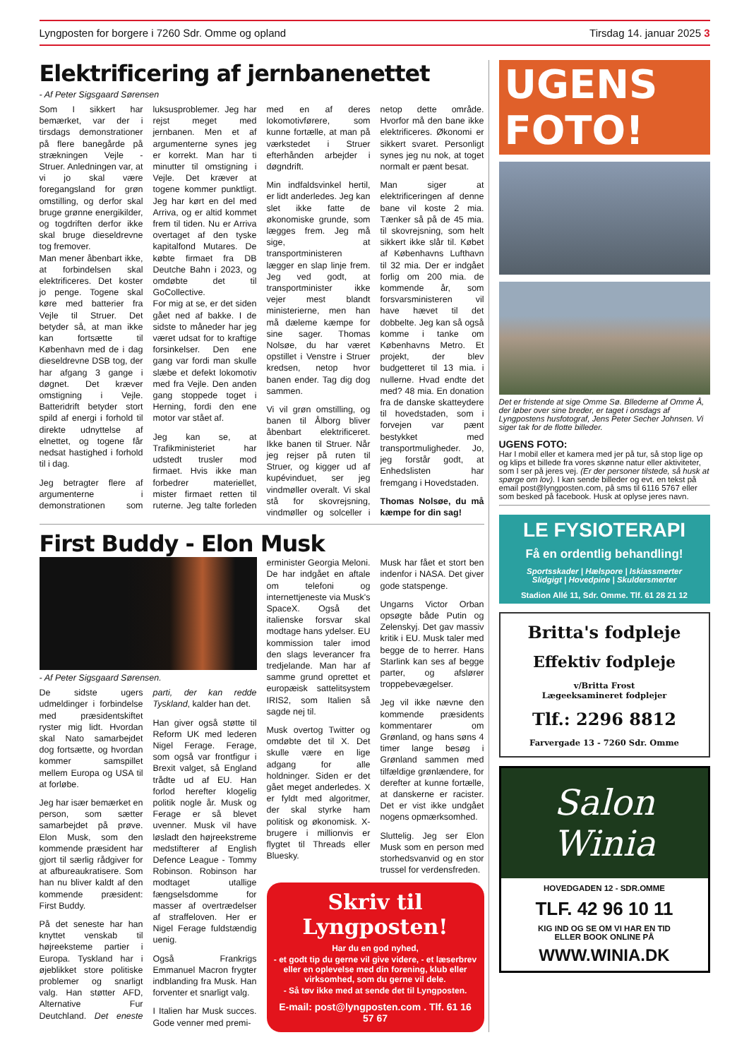Lyngposten for borgere i 7260 Sdr. Omme og opland Tirsdag 14. januar 2025 3
Elektrificering af jernbanenettet
- Af Peter Sigsgaard Sørensen
Som I sikkert har bemærket, var der i tirsdags demonstrationer på flere banegårde på strækningen Vejle - Struer. Anledningen var, at vi jo skal være foregangsland for grøn omstilling, og derfor skal bruge grønne energikilder, og togdriften derfor ikke skal bruge dieseldrevne tog fremover.
Man mener åbenbart ikke, at forbindelsen skal elektrificeres. Det koster jo penge. Togene skal køre med batterier fra Vejle til Struer. Det betyder så, at man ikke kan fortsætte til København med de i dag dieseldrevne DSB tog, der har afgang 3 gange i døgnet. Det kræver omstigning i Vejle. Batteridrift betyder stort spild af energi i forhold til direkte udnyttelse af elnettet, og togene får nedsat hastighed i forhold til i dag.
Jeg betragter flere af argumenterne i demonstrationen som luksusproblemer. Jeg har rejst meget med jernbanen. Men et af argumenterne synes jeg er korrekt. Man har ti minutter til omstigning i Vejle. Det kræver at togene kommer punktligt. Jeg har kørt en del med Arriva, og er altid kommet frem til tiden. Nu er Arriva overtaget af den tyske kapitalfond Mutares. De købte firmaet fra DB Deutche Bahn i 2023, og omdøbte det til GoCollective.
For mig at se, er det siden gået ned af bakke. I de sidste to måneder har jeg været udsat for to kraftige forsinkelser. Den ene gang var fordi man skulle slæbe et defekt lokomotiv med fra Vejle. Den anden gang stoppede toget i Herning, fordi den ene motor var stået af.
Jeg kan se, at Trafikministeriet har udstedt trusler mod firmaet. Hvis ikke man forbedrer materiellet, mister firmaet retten til ruterne. Jeg talte forleden med en af deres lokomotivførere, som kunne fortælle, at man på værkstedet i Struer efterhånden arbejder i døgndrift.
Min indfaldsvinkel hertil, er lidt anderledes. Jeg kan slet ikke fatte de økonomiske grunde, som lægges frem. Jeg må sige, at transportministeren lægger en slap linje frem. Jeg ved godt, at transportminister ikke vejer mest blandt ministerierne, men han må dæleme kæmpe for sine sager. Thomas Nolsøe, du har været opstillet i Venstre i Struer kredsen, netop hvor banen ender. Tag dig dog sammen.
Vi vil grøn omstilling, og banen til Ålborg bliver åbenbart elektrificeret. Ikke banen til Struer. Når jeg rejser på ruten til Struer, og kigger ud af kupévinduet, ser jeg vindmøller overalt. Vi skal stå for skovrejsning, vindmøller og solceller i netop dette område. Hvorfor må den bane ikke elektrificeres. Økonomi er sikkert svaret. Personligt synes jeg nu nok, at toget normalt er pænt besat.
Man siger at elektrificeringen af denne bane vil koste 2 mia. Tænker så på de 45 mia. til skovrejsning, som helt sikkert ikke slår til. Købet af Københavns Lufthavn til 32 mia. Der er indgået forlig om 200 mia. de kommende år, som forsvarsministeren vil have hævet til det dobbelte. Jeg kan så også komme i tanke om Københavns Metro. Et projekt, der blev budgetteret til 13 mia. i nullerne. Hvad endte det med? 48 mia. En donation fra de danske skatteydere til hovedstaden, som i forvejen var pænt bestykket med transportmuligheder. Jo, jeg forstår godt, at Enhedslisten har fremgang i Hovedstaden.
Thomas Nolsøe, du må kæmpe for din sag!
First Buddy - Elon Musk
- Af Peter Sigsgaard Sørensen.
De sidste ugers udmeldinger i forbindelse med præsidentskiftet ryster mig lidt. Hvordan skal Nato samarbejdet dog fortsætte, og hvordan kommer samspillet mellem Europa og USA til at forløbe.
Jeg har især bemærket en person, som sætter samarbejdet på prøve. Elon Musk, som den kommende præsident har gjort til særlig rådgiver for at afbureaukratisere. Som han nu bliver kaldt af den kommende præsident: First Buddy.
På det seneste har han knyttet venskab til højreeksteme partier i Europa. Tyskland har i øjeblikket store politiske problemer og snarligt valg. Han støtter AFD, Alternative Fur Deutchland. Det eneste parti, der kan redde Tyskland, kalder han det.
Han giver også støtte til Reform UK med lederen Nigel Ferage. Ferage, som også var frontfigur i Brexit valget, så England trådte ud af EU. Han forlod herefter klogelig politik nogle år. Musk og Ferage er så blevet uvenner. Musk vil have løsladt den højreekstreme medstifterer af English Defence League - Tommy Robinson. Robinson har modtaget utallige fængselsdomme for masser af overtrædelser af straffeloven. Her er Nigel Ferage fuldstændig uenig.
Også Frankrigs Emmanuel Macron frygter indblanding fra Musk. Han forventer et snarligt valg.
I Italien har Musk succes. Gode venner med premi-
erminister Georgia Meloni. De har indgået en aftale om telefoni og internettjeneste via Musk's SpaceX. Også det italienske forsvar skal modtage hans ydelser. EU kommission taler imod den slags leverancer fra tredjelande. Man har af samme grund oprettet et europæisk sattelitsystem IRIS2, som Italien så sagde nej til.
Musk overtog Twitter og omdøbte det til X. Det skulle være en lige adgang for alle holdninger. Siden er det gået meget anderledes. X er fyldt med algoritmer, der skal styrke ham politisk og økonomisk. X-brugere i millionvis er flygtet til Threads eller Bluesky.
Musk har fået et stort ben indenfor i NASA. Det giver gode statspenge.
Ungarns Victor Orban opsøgte både Putin og Zelenskyj. Det gav massiv kritik i EU. Musk taler med begge de to herrer. Hans Starlink kan ses af begge parter, og afslører troppebevægelser.
Jeg vil ikke nævne den kommende præsidents kommentarer om Grønland, og hans søns 4 timer lange besøg i Grønland sammen med tilfældige grønlændere, for derefter at kunne fortælle, at danskerne er racister. Det er vist ikke undgået nogens opmærksomhed.
Sluttelig. Jeg ser Elon Musk som en person med storhedsvanvid og en stor trussel for verdensfreden.
Skriv til Lyngposten!
Har du en god nyhed,
- et godt tip du gerne vil give videre, - et læserbrev eller en oplevelse med din forening, klub eller virksomhed, som du gerne vil dele.
- Så tøv ikke med at sende det til Lyngposten.
E-mail: post@lyngposten.com . Tlf. 61 16 57 67
UGENS FOTO!
Det er fristende at sige Omme Sø. Bllederne af Omme Å, der løber over sine breder, er taget i onsdags af Lyngpostens husfotograf, Jens Peter Secher Johnsen. Vi siger tak for de flotte billeder.
UGENS FOTO:
Har I mobil eller et kamera med jer på tur, så stop lige op og klips et billede fra vores skønne natur eller aktiviteter, som I ser på jeres vej. (Er der personer tilstede, så husk at spørge om lov). I kan sende billeder og evt. en tekst på email post@lyngposten.com, på sms til 6116 5767 eller som besked på facebook. Husk at oplyse jeres navn.
LE FYSIOTERAPI
Få en ordentlig behandling!
Sportsskader | Hælspore | Iskiassmerter
Slidgigt | Hovedpine | Skuldersmerter
Stadion Allé 11, Sdr. Omme. Tlf. 61 28 21 12
Britta's fodpleje
Effektiv fodpleje
v/Britta Frost
Lægeeksamineret fodplejer
Tlf.: 2296 8812
Farvergade 13 - 7260 Sdr. Omme
Salon Winia
HOVEDGADEN 12 - SDR.OMME
TLF. 42 96 10 11
KIG IND OG SE OM VI HAR EN TID
ELLER BOOK ONLINE PÅ
WWW.WINIA.DK